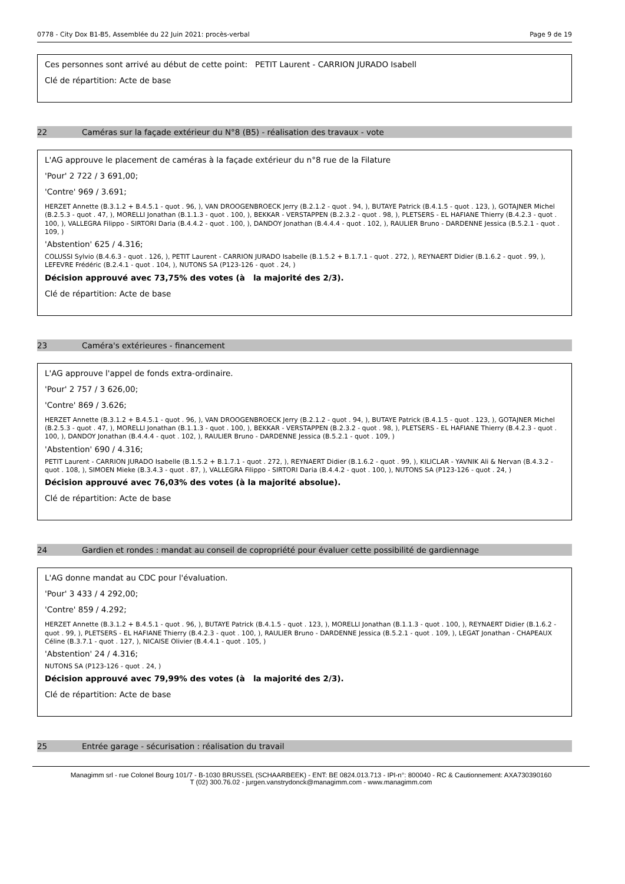0778 - City Dox B1-B5, Assemblée du 22 Juin 2021: procès-verbal Page 9 de 19
Ces personnes sont arrivé au début de cette point: PETIT Laurent - CARRION JURADO Isabell
Clé de répartition: Acte de base
22 Caméras sur la façade extérieur du N°8 (B5) - réalisation des travaux - vote
L'AG approuve le placement de caméras à la façade extérieur du n°8 rue de la Filature
'Pour' 2 722 / 3 691,00;
'Contre' 969 / 3.691;
HERZET Annette (B.3.1.2 + B.4.5.1 - quot . 96, ), VAN DROOGENBROECK Jerry (B.2.1.2 - quot . 94, ), BUTAYE Patrick (B.4.1.5 - quot . 123, ), GOTAJNER Michel (B.2.5.3 - quot . 47, ), MORELLI Jonathan (B.1.1.3 - quot . 100, ), BEKKAR - VERSTAPPEN (B.2.3.2 - quot . 98, ), PLETSERS - EL HAFIANE Thierry (B.4.2.3 - quot . 100, ), VALLEGRA Filippo - SIRTORI Daria (B.4.4.2 - quot . 100, ), DANDOY Jonathan (B.4.4.4 - quot . 102, ), RAULIER Bruno - DARDENNE Jessica (B.5.2.1 - quot . 109, )
'Abstention' 625 / 4.316;
COLUSSI Sylvio (B.4.6.3 - quot . 126, ), PETIT Laurent - CARRION JURADO Isabelle (B.1.5.2 + B.1.7.1 - quot . 272, ), REYNAERT Didier (B.1.6.2 - quot . 99, ), LEFEVRE Frédéric (B.2.4.1 - quot . 104, ), NUTONS SA (P123-126 - quot . 24, )
Décision approuvé avec 73,75% des votes (à la majorité des 2/3).
Clé de répartition: Acte de base
23 Caméra's extérieures - financement
L'AG approuve l'appel de fonds extra-ordinaire.
'Pour' 2 757 / 3 626,00;
'Contre' 869 / 3.626;
HERZET Annette (B.3.1.2 + B.4.5.1 - quot . 96, ), VAN DROOGENBROECK Jerry (B.2.1.2 - quot . 94, ), BUTAYE Patrick (B.4.1.5 - quot . 123, ), GOTAJNER Michel (B.2.5.3 - quot . 47, ), MORELLI Jonathan (B.1.1.3 - quot . 100, ), BEKKAR - VERSTAPPEN (B.2.3.2 - quot . 98, ), PLETSERS - EL HAFIANE Thierry (B.4.2.3 - quot . 100, ), DANDOY Jonathan (B.4.4.4 - quot . 102, ), RAULIER Bruno - DARDENNE Jessica (B.5.2.1 - quot . 109, )
'Abstention' 690 / 4.316;
PETIT Laurent - CARRION JURADO Isabelle (B.1.5.2 + B.1.7.1 - quot . 272, ), REYNAERT Didier (B.1.6.2 - quot . 99, ), KILICLAR - YAVNIK Ali & Nervan (B.4.3.2 - quot . 108, ), SIMOEN Mieke (B.3.4.3 - quot . 87, ), VALLEGRA Filippo - SIRTORI Daria (B.4.4.2 - quot . 100, ), NUTONS SA (P123-126 - quot . 24, )
Décision approuvé avec 76,03% des votes (à la majorité absolue).
Clé de répartition: Acte de base
24 Gardien et rondes : mandat au conseil de copropriété pour évaluer cette possibilité de gardiennage
L'AG donne mandat au CDC pour l'évaluation.
'Pour' 3 433 / 4 292,00;
'Contre' 859 / 4.292;
HERZET Annette (B.3.1.2 + B.4.5.1 - quot . 96, ), BUTAYE Patrick (B.4.1.5 - quot . 123, ), MORELLI Jonathan (B.1.1.3 - quot . 100, ), REYNAERT Didier (B.1.6.2 - quot . 99, ), PLETSERS - EL HAFIANE Thierry (B.4.2.3 - quot . 100, ), RAULIER Bruno - DARDENNE Jessica (B.5.2.1 - quot . 109, ), LEGAT Jonathan - CHAPEAUX Céline (B.3.7.1 - quot . 127, ), NICAISE Olivier (B.4.4.1 - quot . 105, )
'Abstention' 24 / 4.316;
NUTONS SA (P123-126 - quot . 24, )
Décision approuvé avec 79,99% des votes (à la majorité des 2/3).
Clé de répartition: Acte de base
25 Entrée garage - sécurisation : réalisation du travail
Managimm srl - rue Colonel Bourg 101/7 - B-1030 BRUSSEL (SCHAARBEEK) - ENT: BE 0824.013.713 - IPI-n°: 800040 - RC & Cautionnement: AXA730390160
T (02) 300.76.02 - jurgen.vanstrydonck@managimm.com - www.managimm.com